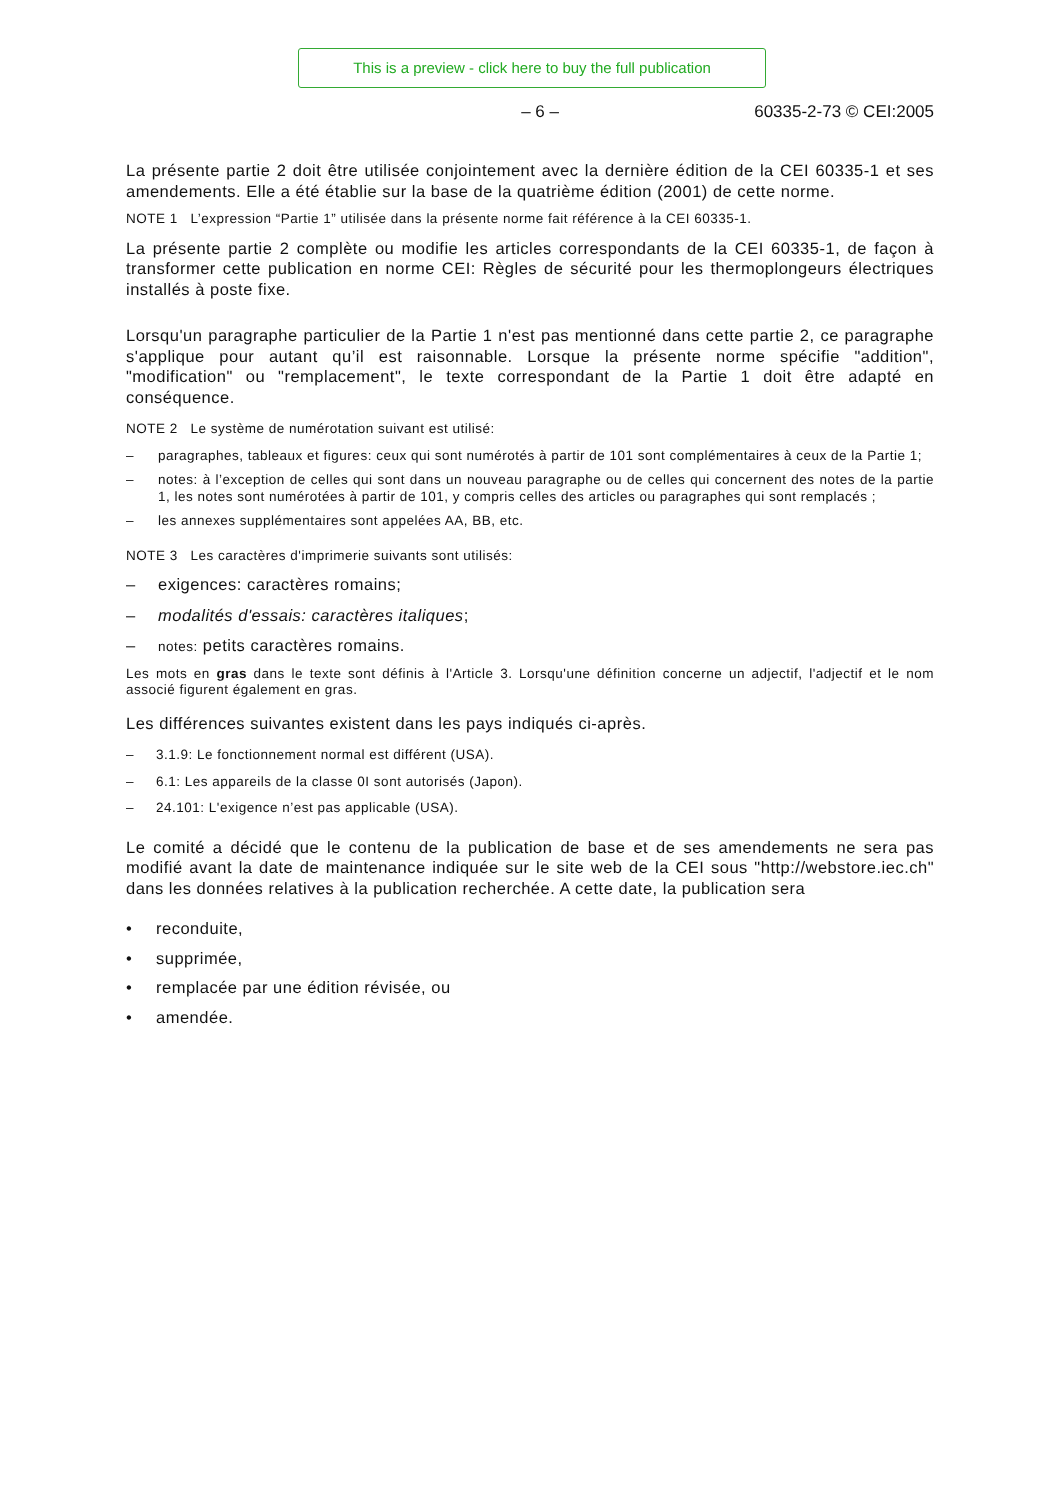This is a preview - click here to buy the full publication
– 6 – 60335-2-73 © CEI:2005
La présente partie 2 doit être utilisée conjointement avec la dernière édition de la CEI 60335-1 et ses amendements. Elle a été établie sur la base de la quatrième édition (2001) de cette norme.
NOTE 1 L’expression “Partie 1” utilisée dans la présente norme fait référence à la CEI 60335-1.
La présente partie 2 complète ou modifie les articles correspondants de la CEI 60335-1, de façon à transformer cette publication en norme CEI: Règles de sécurité pour les thermoplongeurs électriques installés à poste fixe.
Lorsqu'un paragraphe particulier de la Partie 1 n'est pas mentionné dans cette partie 2, ce paragraphe s'applique pour autant qu’il est raisonnable. Lorsque la présente norme spécifie "addition", "modification" ou "remplacement", le texte correspondant de la Partie 1 doit être adapté en conséquence.
NOTE 2 Le système de numérotation suivant est utilisé:
– paragraphes, tableaux et figures: ceux qui sont numérotés à partir de 101 sont complémentaires à ceux de la Partie 1;
– notes: à l’exception de celles qui sont dans un nouveau paragraphe ou de celles qui concernent des notes de la partie 1, les notes sont numérotées à partir de 101, y compris celles des articles ou paragraphes qui sont remplacés ;
– les annexes supplémentaires sont appelées AA, BB, etc.
NOTE 3 Les caractères d'imprimerie suivants sont utilisés:
– exigences: caractères romains;
– modalités d'essais: caractères italiques;
–
notes: petits caractères romains.
Les mots en gras dans le texte sont définis à l'Article 3. Lorsqu'une définition concerne un adjectif, l'adjectif et le nom associé figurent également en gras.
Les différences suivantes existent dans les pays indiqués ci-après.
– 3.1.9: Le fonctionnement normal est différent (USA).
– 6.1: Les appareils de la classe 0I sont autorisés (Japon).
– 24.101: L'exigence n’est pas applicable (USA).
Le comité a décidé que le contenu de la publication de base et de ses amendements ne sera pas modifié avant la date de maintenance indiquée sur le site web de la CEI sous "http://webstore.iec.ch" dans les données relatives à la publication recherchée. A cette date, la publication sera
• reconduite,
• supprimée,
• remplacée par une édition révisée, ou
• amendée.